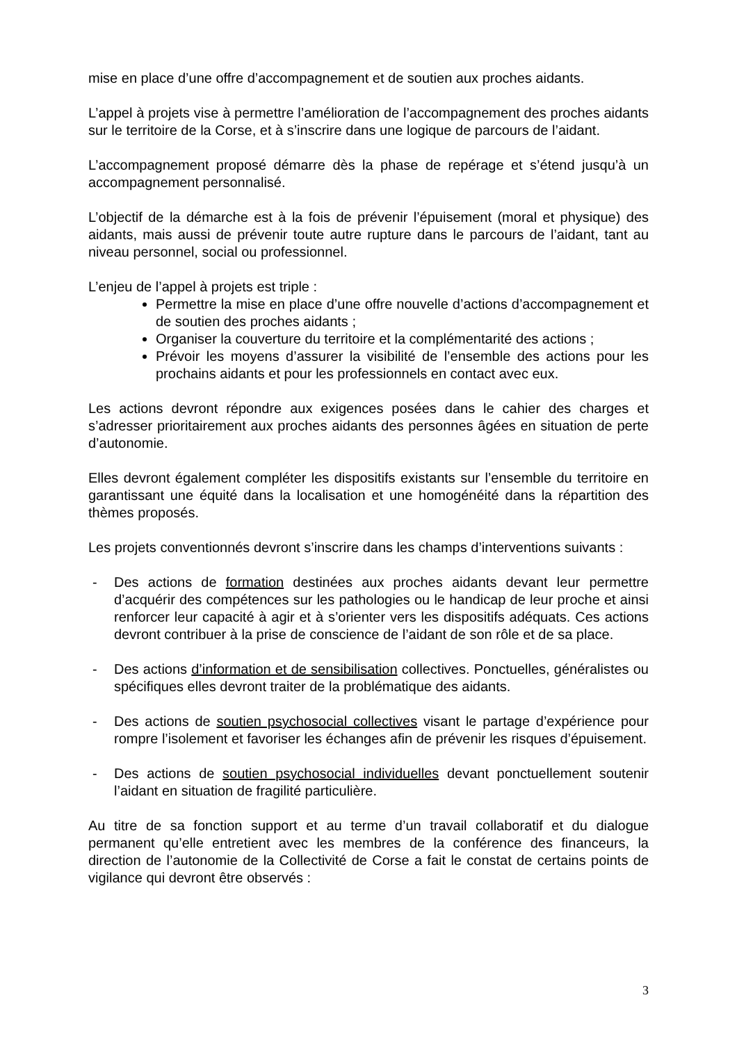mise en place d’une offre d’accompagnement et de soutien aux proches aidants.
L’appel à projets vise à permettre l’amélioration de l’accompagnement des proches aidants sur le territoire de la Corse, et à s’inscrire dans une logique de parcours de l’aidant.
L’accompagnement proposé démarre dès la phase de repérage et s’étend jusqu’à un accompagnement personnalisé.
L’objectif de la démarche est à la fois de prévenir l’épuisement (moral et physique) des aidants, mais aussi de prévenir toute autre rupture dans le parcours de l’aidant, tant au niveau personnel, social ou professionnel.
L’enjeu de l’appel à projets est triple :
Permettre la mise en place d’une offre nouvelle d’actions d’accompagnement et de soutien des proches aidants ;
Organiser la couverture du territoire et la complémentarité des actions ;
Prévoir les moyens d’assurer la visibilité de l’ensemble des actions pour les prochains aidants et pour les professionnels en contact avec eux.
Les actions devront répondre aux exigences posées dans le cahier des charges et s’adresser prioritairement aux proches aidants des personnes âgées en situation de perte d’autonomie.
Elles devront également compléter les dispositifs existants sur l’ensemble du territoire en garantissant une équité dans la localisation et une homogénéité dans la répartition des thèmes proposés.
Les projets conventionnés devront s’inscrire dans les champs d’interventions suivants :
- Des actions de formation destinées aux proches aidants devant leur permettre d’acquérir des compétences sur les pathologies ou le handicap de leur proche et ainsi renforcer leur capacité à agir et à s’orienter vers les dispositifs adéquats. Ces actions devront contribuer à la prise de conscience de l’aidant de son rôle et de sa place.
- Des actions d’information et de sensibilisation collectives. Ponctuelles, généralistes ou spécifiques elles devront traiter de la problématique des aidants.
- Des actions de soutien psychosocial collectives visant le partage d’expérience pour rompre l’isolement et favoriser les échanges afin de prévenir les risques d’épuisement.
- Des actions de soutien psychosocial individuelles devant ponctuellement soutenir l’aidant en situation de fragilité particulière.
Au titre de sa fonction support et au terme d’un travail collaboratif et du dialogue permanent qu’elle entretient avec les membres de la conférence des financeurs, la direction de l’autonomie de la Collectivité de Corse a fait le constat de certains points de vigilance qui devront être observés :
3